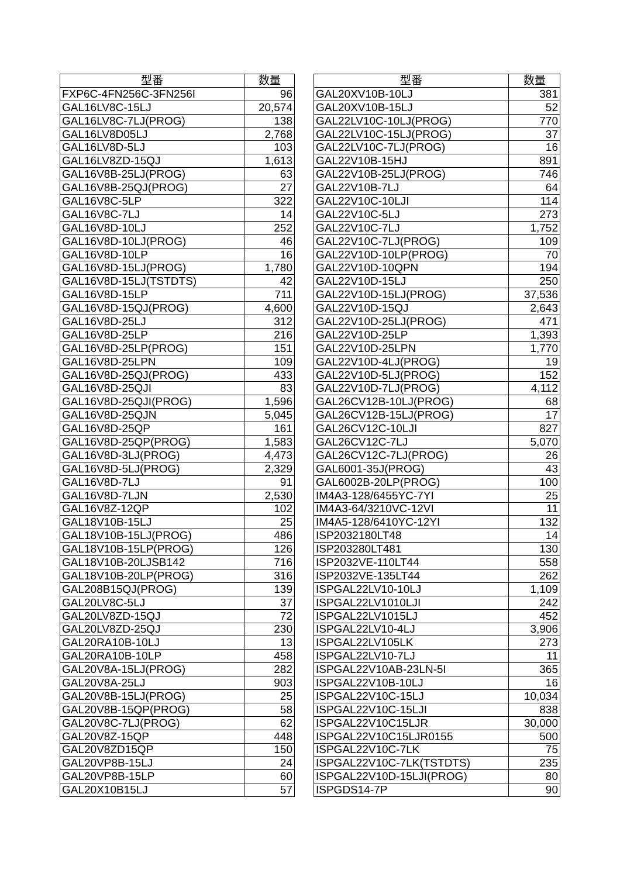| 型番 | 数量 |
| --- | --- |
| FXP6C-4FN256C-3FN256I | 96 |
| GAL16LV8C-15LJ | 20,574 |
| GAL16LV8C-7LJ(PROG) | 138 |
| GAL16LV8D05LJ | 2,768 |
| GAL16LV8D-5LJ | 103 |
| GAL16LV8ZD-15QJ | 1,613 |
| GAL16V8B-25LJ(PROG) | 63 |
| GAL16V8B-25QJ(PROG) | 27 |
| GAL16V8C-5LP | 322 |
| GAL16V8C-7LJ | 14 |
| GAL16V8D-10LJ | 252 |
| GAL16V8D-10LJ(PROG) | 46 |
| GAL16V8D-10LP | 16 |
| GAL16V8D-15LJ(PROG) | 1,780 |
| GAL16V8D-15LJ(TSTDTS) | 42 |
| GAL16V8D-15LP | 711 |
| GAL16V8D-15QJ(PROG) | 4,600 |
| GAL16V8D-25LJ | 312 |
| GAL16V8D-25LP | 216 |
| GAL16V8D-25LP(PROG) | 151 |
| GAL16V8D-25LPN | 109 |
| GAL16V8D-25QJ(PROG) | 433 |
| GAL16V8D-25QJI | 83 |
| GAL16V8D-25QJI(PROG) | 1,596 |
| GAL16V8D-25QJN | 5,045 |
| GAL16V8D-25QP | 161 |
| GAL16V8D-25QP(PROG) | 1,583 |
| GAL16V8D-3LJ(PROG) | 4,473 |
| GAL16V8D-5LJ(PROG) | 2,329 |
| GAL16V8D-7LJ | 91 |
| GAL16V8D-7LJN | 2,530 |
| GAL16V8Z-12QP | 102 |
| GAL18V10B-15LJ | 25 |
| GAL18V10B-15LJ(PROG) | 486 |
| GAL18V10B-15LP(PROG) | 126 |
| GAL18V10B-20LJSB142 | 716 |
| GAL18V10B-20LP(PROG) | 316 |
| GAL208B15QJ(PROG) | 139 |
| GAL20LV8C-5LJ | 37 |
| GAL20LV8ZD-15QJ | 72 |
| GAL20LV8ZD-25QJ | 230 |
| GAL20RA10B-10LJ | 13 |
| GAL20RA10B-10LP | 458 |
| GAL20V8A-15LJ(PROG) | 282 |
| GAL20V8A-25LJ | 903 |
| GAL20V8B-15LJ(PROG) | 25 |
| GAL20V8B-15QP(PROG) | 58 |
| GAL20V8C-7LJ(PROG) | 62 |
| GAL20V8Z-15QP | 448 |
| GAL20V8ZD15QP | 150 |
| GAL20VP8B-15LJ | 24 |
| GAL20VP8B-15LP | 60 |
| GAL20X10B15LJ | 57 |
| 型番 | 数量 |
| --- | --- |
| GAL20XV10B-10LJ | 381 |
| GAL20XV10B-15LJ | 52 |
| GAL22LV10C-10LJ(PROG) | 770 |
| GAL22LV10C-15LJ(PROG) | 37 |
| GAL22LV10C-7LJ(PROG) | 16 |
| GAL22V10B-15HJ | 891 |
| GAL22V10B-25LJ(PROG) | 746 |
| GAL22V10B-7LJ | 64 |
| GAL22V10C-10LJI | 114 |
| GAL22V10C-5LJ | 273 |
| GAL22V10C-7LJ | 1,752 |
| GAL22V10C-7LJ(PROG) | 109 |
| GAL22V10D-10LP(PROG) | 70 |
| GAL22V10D-10QPN | 194 |
| GAL22V10D-15LJ | 250 |
| GAL22V10D-15LJ(PROG) | 37,536 |
| GAL22V10D-15QJ | 2,643 |
| GAL22V10D-25LJ(PROG) | 471 |
| GAL22V10D-25LP | 1,393 |
| GAL22V10D-25LPN | 1,770 |
| GAL22V10D-4LJ(PROG) | 19 |
| GAL22V10D-5LJ(PROG) | 152 |
| GAL22V10D-7LJ(PROG) | 4,112 |
| GAL26CV12B-10LJ(PROG) | 68 |
| GAL26CV12B-15LJ(PROG) | 17 |
| GAL26CV12C-10LJI | 827 |
| GAL26CV12C-7LJ | 5,070 |
| GAL26CV12C-7LJ(PROG) | 26 |
| GAL6001-35J(PROG) | 43 |
| GAL6002B-20LP(PROG) | 100 |
| IM4A3-128/6455YC-7YI | 25 |
| IM4A3-64/3210VC-12VI | 11 |
| IM4A5-128/6410YC-12YI | 132 |
| ISP2032180LT48 | 14 |
| ISP203280LT481 | 130 |
| ISP2032VE-110LT44 | 558 |
| ISP2032VE-135LT44 | 262 |
| ISPGAL22LV10-10LJ | 1,109 |
| ISPGAL22LV1010LJI | 242 |
| ISPGAL22LV1015LJ | 452 |
| ISPGAL22LV10-4LJ | 3,906 |
| ISPGAL22LV105LK | 273 |
| ISPGAL22LV10-7LJ | 11 |
| ISPGAL22V10AB-23LN-5I | 365 |
| ISPGAL22V10B-10LJ | 16 |
| ISPGAL22V10C-15LJ | 10,034 |
| ISPGAL22V10C-15LJI | 838 |
| ISPGAL22V10C15LJR | 30,000 |
| ISPGAL22V10C15LJR0155 | 500 |
| ISPGAL22V10C-7LK | 75 |
| ISPGAL22V10C-7LK(TSTDTS) | 235 |
| ISPGAL22V10D-15LJI(PROG) | 80 |
| ISPGDS14-7P | 90 |